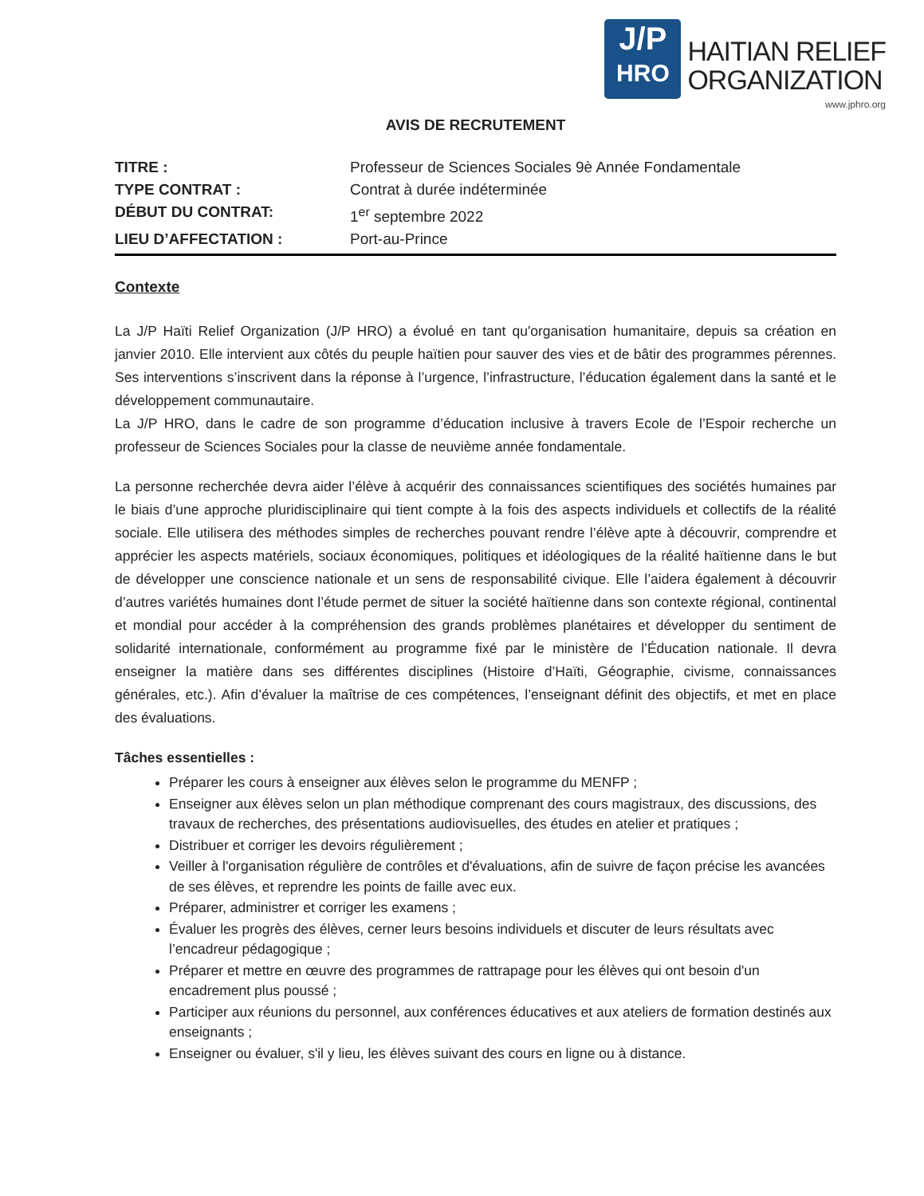J/P
HRO
HAITIAN RELIEF
ORGANIZATION
www.jphro.org
AVIS DE RECRUTEMENT
TITRE : Professeur de Sciences Sociales 9è Année Fondamentale
TYPE CONTRAT : Contrat à durée indéterminée
DÉBUT DU CONTRAT: 1<sup>er</sup> septembre 2022
LIEU D’AFFECTATION : Port-au-Prince
Contexte
La J/P Haïti Relief Organization (J/P HRO) a évolué en tant qu'organisation humanitaire, depuis sa création en janvier 2010. Elle intervient aux côtés du peuple haïtien pour sauver des vies et de bâtir des programmes pérennes. Ses interventions s’inscrivent dans la réponse à l’urgence, l’infrastructure, l’éducation également dans la santé et le développement communautaire.
La J/P HRO, dans le cadre de son programme d’éducation inclusive à travers Ecole de l’Espoir recherche un professeur de Sciences Sociales pour la classe de neuvième année fondamentale.
La personne recherchée devra aider l’élève à acquérir des connaissances scientifiques des sociétés humaines par le biais d’une approche pluridisciplinaire qui tient compte à la fois des aspects individuels et collectifs de la réalité sociale. Elle utilisera des méthodes simples de recherches pouvant rendre l’élève apte à découvrir, comprendre et apprécier les aspects matériels, sociaux économiques, politiques et idéologiques de la réalité haïtienne dans le but de développer une conscience nationale et un sens de responsabilité civique. Elle l’aidera également à découvrir d’autres variétés humaines dont l’étude permet de situer la société haïtienne dans son contexte régional, continental et mondial pour accéder à la compréhension des grands problèmes planétaires et développer du sentiment de solidarité internationale, conformément au programme fixé par le ministère de l’Éducation nationale. Il devra enseigner la matière dans ses différentes disciplines (Histoire d’Haïti, Géographie, civisme, connaissances générales, etc.). Afin d’évaluer la maîtrise de ces compétences, l’enseignant définit des objectifs, et met en place des évaluations.
Tâches essentielles :
Préparer les cours à enseigner aux élèves selon le programme du MENFP ;
Enseigner aux élèves selon un plan méthodique comprenant des cours magistraux, des discussions, des travaux de recherches, des présentations audiovisuelles, des études en atelier et pratiques ;
Distribuer et corriger les devoirs régulièrement ;
Veiller à l'organisation régulière de contrôles et d'évaluations, afin de suivre de façon précise les avancées de ses élèves, et reprendre les points de faille avec eux.
Préparer, administrer et corriger les examens ;
Évaluer les progrès des élèves, cerner leurs besoins individuels et discuter de leurs résultats avec l’encadreur pédagogique ;
Préparer et mettre en œuvre des programmes de rattrapage pour les élèves qui ont besoin d'un encadrement plus poussé ;
Participer aux réunions du personnel, aux conférences éducatives et aux ateliers de formation destinés aux enseignants ;
Enseigner ou évaluer, s'il y lieu, les élèves suivant des cours en ligne ou à distance.